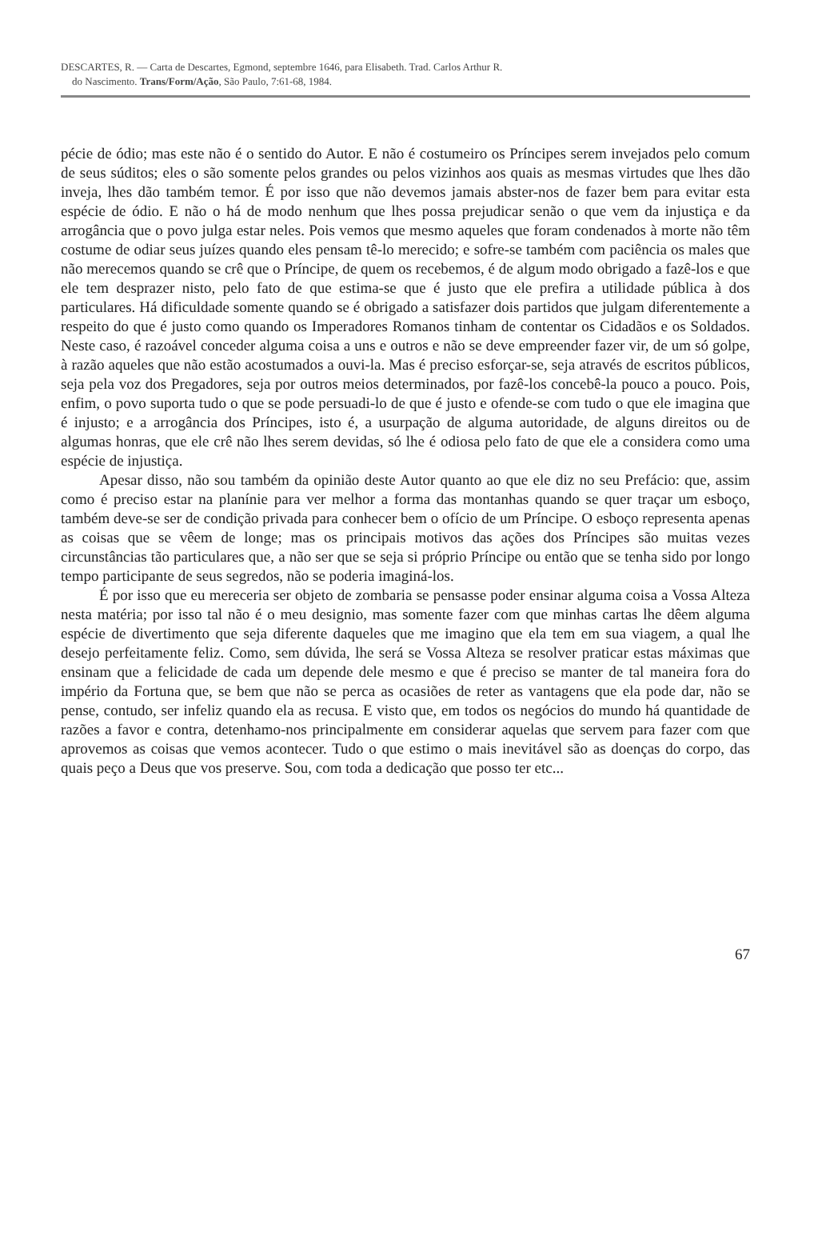DESCARTES, R. — Carta de Descartes, Egmond, septembre 1646, para Elisabeth. Trad. Carlos Arthur R.
do Nascimento. Trans/Form/Ação, São Paulo, 7:61-68, 1984.
pécie de ódio; mas este não é o sentido do Autor. E não é costumeiro os Príncipes serem invejados pelo comum de seus súditos; eles o são somente pelos grandes ou pelos vizinhos aos quais as mesmas virtudes que lhes dão inveja, lhes dão também temor. É por isso que não devemos jamais abster-nos de fazer bem para evitar esta espécie de ódio. E não o há de modo nenhum que lhes possa prejudicar senão o que vem da injustiça e da arrogância que o povo julga estar neles. Pois vemos que mesmo aqueles que foram condenados à morte não têm costume de odiar seus juízes quando eles pensam tê-lo merecido; e sofre-se também com paciência os males que não merecemos quando se crê que o Príncipe, de quem os recebemos, é de algum modo obrigado a fazê-los e que ele tem desprazer nisto, pelo fato de que estima-se que é justo que ele prefira a utilidade pública à dos particulares. Há dificuldade somente quando se é obrigado a satisfazer dois partidos que julgam diferentemente a respeito do que é justo como quando os Imperadores Romanos tinham de contentar os Cidadãos e os Soldados. Neste caso, é razoável conceder alguma coisa a uns e outros e não se deve empreender fazer vir, de um só golpe, à razão aqueles que não estão acostumados a ouvi-la. Mas é preciso esforçar-se, seja através de escritos públicos, seja pela voz dos Pregadores, seja por outros meios determinados, por fazê-los concebê-la pouco a pouco. Pois, enfim, o povo suporta tudo o que se pode persuadi-lo de que é justo e ofende-se com tudo o que ele imagina que é injusto; e a arrogância dos Príncipes, isto é, a usurpação de alguma autoridade, de alguns direitos ou de algumas honras, que ele crê não lhes serem devidas, só lhe é odiosa pelo fato de que ele a considera como uma espécie de injustiça.
Apesar disso, não sou também da opinião deste Autor quanto ao que ele diz no seu Prefácio: que, assim como é preciso estar na planínie para ver melhor a forma das montanhas quando se quer traçar um esboço, também deve-se ser de condição privada para conhecer bem o ofício de um Príncipe. O esboço representa apenas as coisas que se vêem de longe; mas os principais motivos das ações dos Príncipes são muitas vezes circunstâncias tão particulares que, a não ser que se seja si próprio Príncipe ou então que se tenha sido por longo tempo participante de seus segredos, não se poderia imaginá-los.
É por isso que eu mereceria ser objeto de zombaria se pensasse poder ensinar alguma coisa a Vossa Alteza nesta matéria; por isso tal não é o meu designio, mas somente fazer com que minhas cartas lhe dêem alguma espécie de divertimento que seja diferente daqueles que me imagino que ela tem em sua viagem, a qual lhe desejo perfeitamente feliz. Como, sem dúvida, lhe será se Vossa Alteza se resolver praticar estas máximas que ensinam que a felicidade de cada um depende dele mesmo e que é preciso se manter de tal maneira fora do império da Fortuna que, se bem que não se perca as ocasiões de reter as vantagens que ela pode dar, não se pense, contudo, ser infeliz quando ela as recusa. E visto que, em todos os negócios do mundo há quantidade de razões a favor e contra, detenhamo-nos principalmente em considerar aquelas que servem para fazer com que aprovemos as coisas que vemos acontecer. Tudo o que estimo o mais inevitável são as doenças do corpo, das quais peço a Deus que vos preserve. Sou, com toda a dedicação que posso ter etc...
67